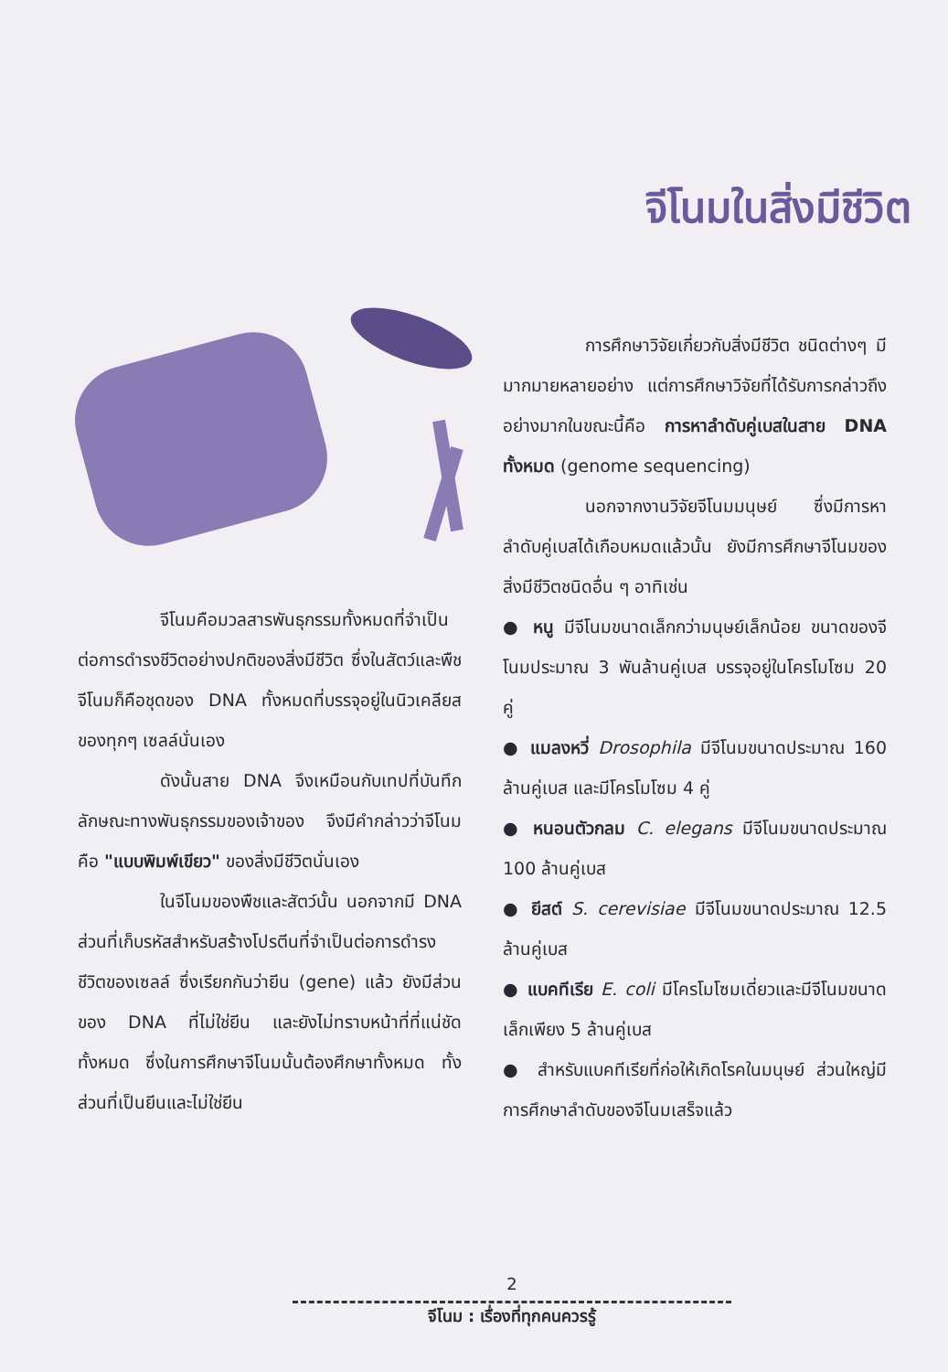จีโนมในสิ่งมีชีวิต
การศึกษาวิจัยเกี่ยวกับสิ่งมีชีวิต ชนิดต่างๆ มีมากมายหลายอย่าง แต่การศึกษาวิจัยที่ได้รับการกล่าวถึงอย่างมากในขณะนี้คือ การหาลำดับคู่เบสในสาย DNA ทั้งหมด (genome sequencing)
นอกจากงานวิจัยจีโนมมนุษย์ ซึ่งมีการหาลำดับคู่เบสได้เกือบหมดแล้วนั้น ยังมีการศึกษาจีโนมของสิ่งมีชีวิตชนิดอื่น ๆ อาทิเช่น
● หนู มีจีโนมขนาดเล็กกว่ามนุษย์เล็กน้อย ขนาดของจีโนมประมาณ 3 พันล้านคู่เบส บรรจุอยู่ในโครโมโซม 20 คู่
● แมลงหวี่ Drosophila มีจีโนมขนาดประมาณ 160 ล้านคู่เบส และมีโครโมโซม 4 คู่
● หนอนตัวกลม C. elegans มีจีโนมขนาดประมาณ 100 ล้านคู่เบส
● ยีสต์ S. cerevisiae มีจีโนมขนาดประมาณ 12.5 ล้านคู่เบส
● แบคทีเรีย E. coli มีโครโมโซมเดี่ยวและมีจีโนมขนาดเล็กเพียง 5 ล้านคู่เบส
● สำหรับแบคทีเรียที่ก่อให้เกิดโรคในมนุษย์ ส่วนใหญ่มีการศึกษาลำดับของจีโนมเสร็จแล้ว
จีโนมคือมวลสารพันธุกรรมทั้งหมดที่จำเป็นต่อการดำรงชีวิตอย่างปกติของสิ่งมีชีวิต ซึ่งในสัตว์และพืชจีโนมก็คือชุดของ DNA ทั้งหมดที่บรรจุอยู่ในนิวเคลียสของทุกๆ เซลล์นั่นเอง
ดังนั้นสาย DNA จึงเหมือนกับเทปที่บันทึกลักษณะทางพันธุกรรมของเจ้าของ จึงมีคำกล่าวว่าจีโนมคือ "แบบพิมพ์เขียว" ของสิ่งมีชีวิตนั่นเอง
ในจีโนมของพืชและสัตว์นั้น นอกจากมี DNA ส่วนที่เก็บรหัสสำหรับสร้างโปรตีนที่จำเป็นต่อการดำรงชีวิตของเซลล์ ซึ่งเรียกกันว่ายีน (gene) แล้ว ยังมีส่วนของ DNA ที่ไม่ใช่ยีน และยังไม่ทราบหน้าที่ที่แน่ชัดทั้งหมด ซึ่งในการศึกษาจีโนมนั้นต้องศึกษาทั้งหมด ทั้งส่วนที่เป็นยีนและไม่ใช่ยีน
2
จีโนม : เรื่องที่ทุกคนควรรู้